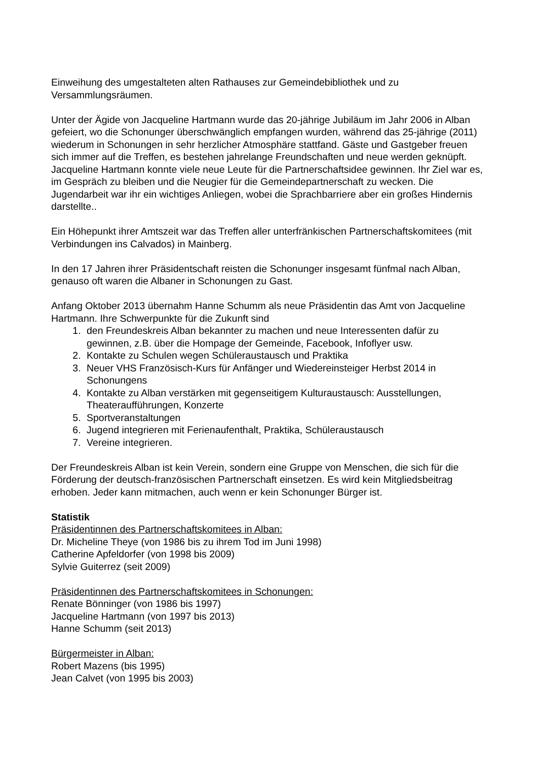Einweihung des umgestalteten alten Rathauses zur Gemeindebibliothek und zu Versammlungsräumen.
Unter der Ägide von Jacqueline Hartmann wurde das 20-jährige Jubiläum im Jahr 2006 in Alban gefeiert, wo die Schonunger überschwänglich empfangen wurden, während das 25-jährige (2011) wiederum in Schonungen in sehr herzlicher Atmosphäre stattfand. Gäste und Gastgeber freuen sich immer auf die Treffen, es bestehen jahrelange Freundschaften und neue werden geknüpft. Jacqueline Hartmann konnte viele neue Leute für die Partnerschaftsidee gewinnen. Ihr Ziel war es, im Gespräch zu bleiben und die Neugier für die Gemeindepartnerschaft zu wecken. Die Jugendarbeit war ihr ein wichtiges Anliegen, wobei die Sprachbarriere aber ein großes Hindernis darstellte..
Ein Höhepunkt ihrer Amtszeit war das Treffen aller unterfränkischen Partnerschaftskomitees (mit Verbindungen ins Calvados) in Mainberg.
In den 17 Jahren ihrer Präsidentschaft reisten die Schonunger insgesamt fünfmal nach Alban, genauso oft waren die Albaner in Schonungen zu Gast.
Anfang Oktober 2013 übernahm Hanne Schumm als neue Präsidentin das Amt von Jacqueline Hartmann. Ihre Schwerpunkte für die Zukunft sind
1. den Freundeskreis Alban bekannter zu machen und neue Interessenten dafür zu gewinnen, z.B. über die Hompage der Gemeinde, Facebook, Infoflyer usw.
2. Kontakte zu Schulen wegen Schüleraustausch und Praktika
3. Neuer VHS Französisch-Kurs für Anfänger und Wiedereinsteiger Herbst 2014 in Schonungens
4. Kontakte zu Alban verstärken mit gegenseitigem Kulturaustausch: Ausstellungen, Theateraufführungen, Konzerte
5. Sportveranstaltungen
6. Jugend integrieren mit Ferienaufenthalt, Praktika, Schüleraustausch
7. Vereine integrieren.
Der Freundeskreis Alban ist kein Verein, sondern eine Gruppe von Menschen, die sich für die Förderung der deutsch-französischen Partnerschaft einsetzen. Es wird kein Mitgliedsbeitrag erhoben. Jeder kann mitmachen, auch wenn er kein Schonunger Bürger ist.
Statistik
Präsidentinnen des Partnerschaftskomitees in Alban:
Dr. Micheline Theye (von 1986 bis zu ihrem Tod im Juni 1998)
Catherine Apfeldorfer (von 1998 bis 2009)
Sylvie Guiterrez (seit 2009)
Präsidentinnen des Partnerschaftskomitees in Schonungen:
Renate Bönninger (von 1986 bis 1997)
Jacqueline Hartmann (von 1997 bis 2013)
Hanne Schumm (seit 2013)
Bürgermeister in Alban:
Robert Mazens (bis 1995)
Jean Calvet (von 1995 bis 2003)